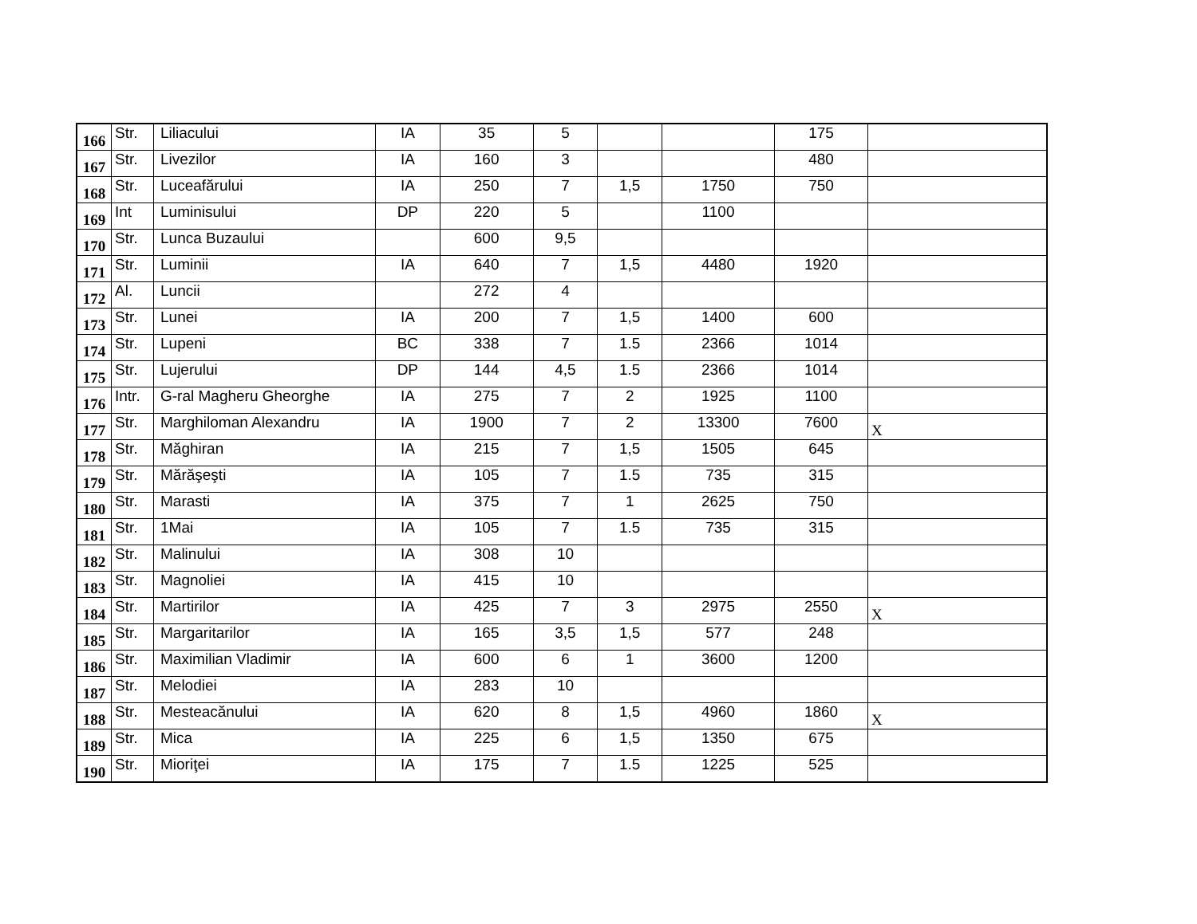| 166 | Str. | Liliacului | IA | 35 | 5 | | | 175 | |
| 167 | Str. | Livezilor | IA | 160 | 3 | | | 480 | |
| 168 | Str. | Luceafărului | IA | 250 | 7 | 1,5 | 1750 | 750 | |
| 169 | Int | Luminisului | DP | 220 | 5 | | 1100 | | |
| 170 | Str. | Lunca Buzaului | | 600 | 9,5 | | | | |
| 171 | Str. | Luminii | IA | 640 | 7 | 1,5 | 4480 | 1920 | |
| 172 | Al. | Luncii | | 272 | 4 | | | | |
| 173 | Str. | Lunei | IA | 200 | 7 | 1,5 | 1400 | 600 | |
| 174 | Str. | Lupeni | BC | 338 | 7 | 1.5 | 2366 | 1014 | |
| 175 | Str. | Lujerului | DP | 144 | 4,5 | 1.5 | 2366 | 1014 | |
| 176 | Intr. | G-ral Magheru Gheorghe | IA | 275 | 7 | 2 | 1925 | 1100 | |
| 177 | Str. | Marghiloman Alexandru | IA | 1900 | 7 | 2 | 13300 | 7600 | X |
| 178 | Str. | Măghiran | IA | 215 | 7 | 1,5 | 1505 | 645 | |
| 179 | Str. | Mărăşeşti | IA | 105 | 7 | 1.5 | 735 | 315 | |
| 180 | Str. | Marasti | IA | 375 | 7 | 1 | 2625 | 750 | |
| 181 | Str. | 1Mai | IA | 105 | 7 | 1.5 | 735 | 315 | |
| 182 | Str. | Malinului | IA | 308 | 10 | | | | |
| 183 | Str. | Magnoliei | IA | 415 | 10 | | | | |
| 184 | Str. | Martirilor | IA | 425 | 7 | 3 | 2975 | 2550 | X |
| 185 | Str. | Margaritarilor | IA | 165 | 3,5 | 1,5 | 577 | 248 | |
| 186 | Str. | Maximilian Vladimir | IA | 600 | 6 | 1 | 3600 | 1200 | |
| 187 | Str. | Melodiei | IA | 283 | 10 | | | | |
| 188 | Str. | Mesteacănului | IA | 620 | 8 | 1,5 | 4960 | 1860 | X |
| 189 | Str. | Mica | IA | 225 | 6 | 1,5 | 1350 | 675 | |
| 190 | Str. | Mioriţei | IA | 175 | 7 | 1.5 | 1225 | 525 | |